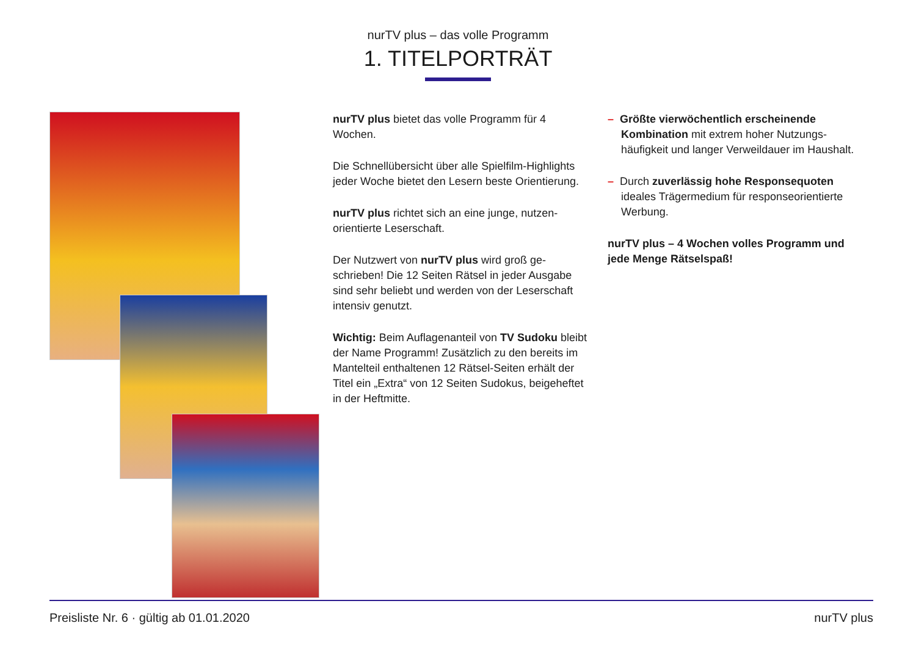nurTV plus – das volle Programm
1. TITELPORTRÄT
nurTV plus bietet das volle Programm für 4 Wochen.
Die Schnellübersicht über alle Spielfilm-Highlights jeder Woche bietet den Lesern beste Orientierung.
nurTV plus richtet sich an eine junge, nutzen-orientierte Leserschaft.
Der Nutzwert von nurTV plus wird groß ge-schrieben! Die 12 Seiten Rätsel in jeder Ausgabe sind sehr beliebt und werden von der Leserschaft intensiv genutzt.
Wichtig: Beim Auflagenanteil von TV Sudoku bleibt der Name Programm! Zusätzlich zu den bereits im Mantelteil enthaltenen 12 Rätsel-Seiten erhält der Titel ein „Extra“ von 12 Seiten Sudokus, beigeheftet in der Heftmitte.
– Größte vierwöchentlich erscheinende Kombination mit extrem hoher Nutzungs-häufigkeit und langer Verweildauer im Haushalt.
– Durch zuverlässig hohe Responsequoten ideales Trägermedium für responseorientierte Werbung.
nurTV plus – 4 Wochen volles Programm und jede Menge Rätselspaß!
Preisliste Nr. 6 · gültig ab 01.01.2020 nurTV plus